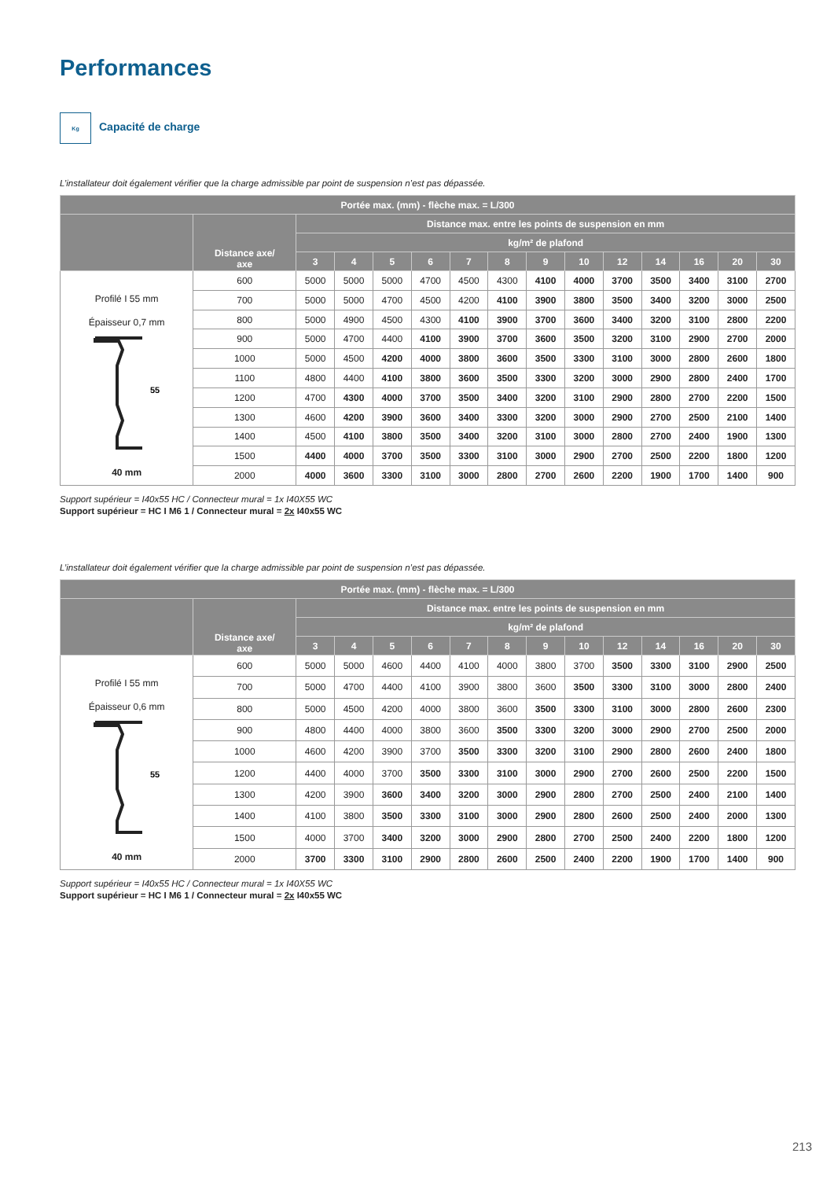Performances
Kg
Capacité de charge
L’installateur doit également vérifier que la charge admissible par point de suspension n’est pas dépassée.
| Portée max. (mm) - flèche max. = L/300 | | | | | | | | | | | | | | |
| --- | --- | --- | --- | --- | --- | --- | --- | --- | --- | --- | --- | --- | --- | --- |
| | Distance axe/ axe | Distance max. entre les points de suspension en mm | | | | | | | | | | | | |
| | | kg/m² de plafond | | | | | | | | | | | | |
| | | 3 | 4 | 5 | 6 | 7 | 8 | 9 | 10 | 12 | 14 | 16 | 20 | 30 |
| Profilé I 55 mm Épaisseur 0,7 mm 55 40 mm | 600 | 5000 | 5000 | 5000 | 4700 | 4500 | 4300 | 4100 | 4000 | 3700 | 3500 | 3400 | 3100 | 2700 |
| | 700 | 5000 | 5000 | 4700 | 4500 | 4200 | 4100 | 3900 | 3800 | 3500 | 3400 | 3200 | 3000 | 2500 |
| | 800 | 5000 | 4900 | 4500 | 4300 | 4100 | 3900 | 3700 | 3600 | 3400 | 3200 | 3100 | 2800 | 2200 |
| | 900 | 5000 | 4700 | 4400 | 4100 | 3900 | 3700 | 3600 | 3500 | 3200 | 3100 | 2900 | 2700 | 2000 |
| | 1000 | 5000 | 4500 | 4200 | 4000 | 3800 | 3600 | 3500 | 3300 | 3100 | 3000 | 2800 | 2600 | 1800 |
| | 1100 | 4800 | 4400 | 4100 | 3800 | 3600 | 3500 | 3300 | 3200 | 3000 | 2900 | 2800 | 2400 | 1700 |
| | 1200 | 4700 | 4300 | 4000 | 3700 | 3500 | 3400 | 3200 | 3100 | 2900 | 2800 | 2700 | 2200 | 1500 |
| | 1300 | 4600 | 4200 | 3900 | 3600 | 3400 | 3300 | 3200 | 3000 | 2900 | 2700 | 2500 | 2100 | 1400 |
| | 1400 | 4500 | 4100 | 3800 | 3500 | 3400 | 3200 | 3100 | 3000 | 2800 | 2700 | 2400 | 1900 | 1300 |
| | 1500 | 4400 | 4000 | 3700 | 3500 | 3300 | 3100 | 3000 | 2900 | 2700 | 2500 | 2200 | 1800 | 1200 |
| | 2000 | 4000 | 3600 | 3300 | 3100 | 3000 | 2800 | 2700 | 2600 | 2200 | 1900 | 1700 | 1400 | 900 |
Support supérieur = I40x55 HC / Connecteur mural = 1x I40X55 WC
Support supérieur = HC I M6 1 / Connecteur mural = 2x I40x55 WC
L’installateur doit également vérifier que la charge admissible par point de suspension n’est pas dépassée.
| Portée max. (mm) - flèche max. = L/300 | | | | | | | | | | | | | | |
| --- | --- | --- | --- | --- | --- | --- | --- | --- | --- | --- | --- | --- | --- | --- |
| | Distance axe/ axe | Distance max. entre les points de suspension en mm | | | | | | | | | | | | |
| | | kg/m² de plafond | | | | | | | | | | | | |
| | | 3 | 4 | 5 | 6 | 7 | 8 | 9 | 10 | 12 | 14 | 16 | 20 | 30 |
| Profilé I 55 mm Épaisseur 0,6 mm 55 40 mm | 600 | 5000 | 5000 | 4600 | 4400 | 4100 | 4000 | 3800 | 3700 | 3500 | 3300 | 3100 | 2900 | 2500 |
| | 700 | 5000 | 4700 | 4400 | 4100 | 3900 | 3800 | 3600 | 3500 | 3300 | 3100 | 3000 | 2800 | 2400 |
| | 800 | 5000 | 4500 | 4200 | 4000 | 3800 | 3600 | 3500 | 3300 | 3100 | 3000 | 2800 | 2600 | 2300 |
| | 900 | 4800 | 4400 | 4000 | 3800 | 3600 | 3500 | 3300 | 3200 | 3000 | 2900 | 2700 | 2500 | 2000 |
| | 1000 | 4600 | 4200 | 3900 | 3700 | 3500 | 3300 | 3200 | 3100 | 2900 | 2800 | 2600 | 2400 | 1800 |
| | 1200 | 4400 | 4000 | 3700 | 3500 | 3300 | 3100 | 3000 | 2900 | 2700 | 2600 | 2500 | 2200 | 1500 |
| | 1300 | 4200 | 3900 | 3600 | 3400 | 3200 | 3000 | 2900 | 2800 | 2700 | 2500 | 2400 | 2100 | 1400 |
| | 1400 | 4100 | 3800 | 3500 | 3300 | 3100 | 3000 | 2900 | 2800 | 2600 | 2500 | 2400 | 2000 | 1300 |
| | 1500 | 4000 | 3700 | 3400 | 3200 | 3000 | 2900 | 2800 | 2700 | 2500 | 2400 | 2200 | 1800 | 1200 |
| | 2000 | 3700 | 3300 | 3100 | 2900 | 2800 | 2600 | 2500 | 2400 | 2200 | 1900 | 1700 | 1400 | 900 |
Support supérieur = I40x55 HC / Connecteur mural = 1x I40X55 WC
Support supérieur = HC I M6 1 / Connecteur mural = 2x I40x55 WC
213